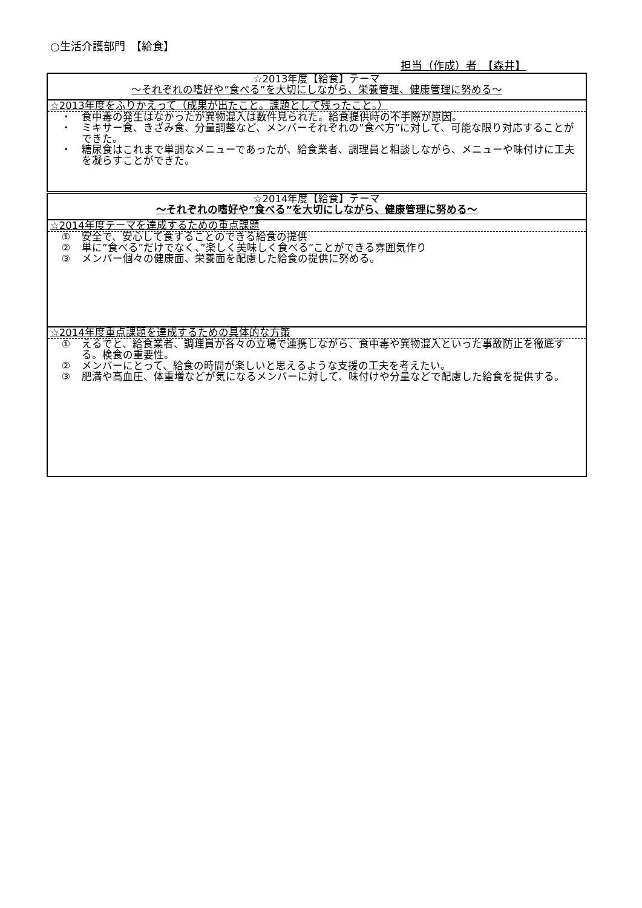○生活介護部門　【給食】
担当（作成）者　【森井】
| ☆2013年度【給食】テーマ ～それぞれの嗜好や”食べる”を大切にしながら、栄養管理、健康管理に努める～ |
| ☆2013年度をふりかえって（成果が出たこと。課題として残ったこと。） ・ 食中毒の発生はなかったが異物混入は数件見られた。給食提供時の不手際が原因。 ・ ミキサー食、きざみ食、分量調整など、メンバーそれぞれの”食べ方”に対して、可能な限り対応することができた。 ・ 糖尿食はこれまで単調なメニューであったが、給食業者、調理員と相談しながら、メニューや味付けに工夫を凝らすことができた。 |
| ☆2014年度【給食】テーマ ～それぞれの嗜好や”食べる”を大切にしながら、健康管理に努める～ |
| ☆2014年度テーマを達成するための重点課題 ① 安全で、安心して食することのできる給食の提供 ② 単に”食べる”だけでなく、”楽しく美味しく食べる”ことができる雰囲気作り ③ メンバー個々の健康面、栄養面を配慮した給食の提供に努める。 |
| ☆2014年度重点課題を達成するための具体的な方策 ① えるでと、給食業者、調理員が各々の立場で連携しながら、食中毒や異物混入といった事故防止を徹底する。検食の重要性。 ② メンバーにとって、給食の時間が楽しいと思えるような支援の工夫を考えたい。 ③ 肥満や高血圧、体重増などが気になるメンバーに対して、味付けや分量などで配慮した給食を提供する。 |